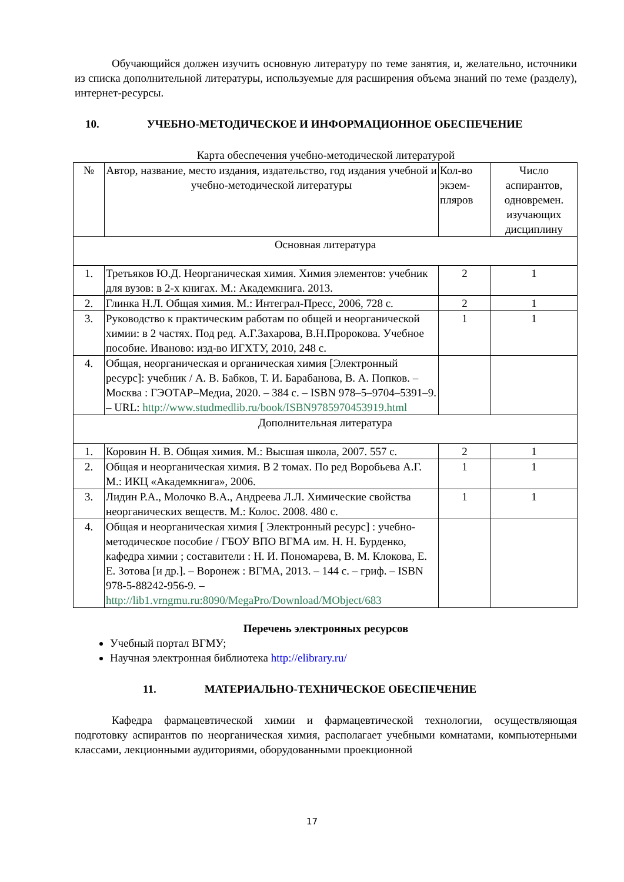Обучающийся должен изучить основную литературу по теме занятия, и, желательно, источники из списка дополнительной литературы, используемые для расширения объема знаний по теме (разделу), интернет-ресурсы.
10. УЧЕБНО-МЕТОДИЧЕСКОЕ И ИНФОРМАЦИОННОЕ ОБЕСПЕЧЕНИЕ
Карта обеспечения учебно-методической литературой
| № | Автор, название, место издания, издательство, год издания учебной и учебно-методической литературы | Кол-во экзем-пляров | Число аспирантов, одновремен. изучающих дисциплину |
| --- | --- | --- | --- |
| Основная литература | | | |
| 1. | Третьяков Ю.Д. Неорганическая химия. Химия элементов: учебник для вузов: в 2-х книгах. М.: Академкнига. 2013. | 2 | 1 |
| 2. | Глинка Н.Л. Общая химия. М.: Интеграл-Пресс, 2006, 728 с. | 2 | 1 |
| 3. | Руководство к практическим работам по общей и неорганической химии: в 2 частях. Под ред. А.Г.Захарова, В.Н.Пророкова. Учебное пособие. Иваново: изд-во ИГХТУ, 2010, 248 с. | 1 | 1 |
| 4. | Общая, неорганическая и органическая химия [Электронный ресурс]: учебник / А. В. Бабков, Т. И. Барабанова, В. А. Попков. – Москва : ГЭОТАР–Медиа, 2020. – 384 с. – ISBN 978–5–9704–5391–9. – URL: http://www.studmedlib.ru/book/ISBN9785970453919.html | | |
| Дополнительная литература | | | |
| 1. | Коровин Н. В. Общая химия. М.: Высшая школа, 2007. 557 с. | 2 | 1 |
| 2. | Общая и неорганическая химия. В 2 томах. По ред Воробьева А.Г. М.: ИКЦ «Академкнига», 2006. | 1 | 1 |
| 3. | Лидин Р.А., Молочко В.А., Андреева Л.Л. Химические свойства неорганических веществ. М.: Колос. 2008. 480 с. | 1 | 1 |
| 4. | Общая и неорганическая химия [ Электронный ресурс] : учебно-методическое пособие / ГБОУ ВПО ВГМА им. Н. Н. Бурденко, кафедра химии ; составители : Н. И. Пономарева, В. М. Клокова, Е. Е. Зотова [и др.]. – Воронеж : ВГМА, 2013. – 144 с. – гриф. – ISBN 978-5-88242-956-9. – http://lib1.vrngmu.ru:8090/MegaPro/Download/MObject/683 | | |
Перечень электронных ресурсов
Учебный портал ВГМУ;
Научная электронная библиотека http://elibrary.ru/
11. МАТЕРИАЛЬНО-ТЕХНИЧЕСКОЕ ОБЕСПЕЧЕНИЕ
Кафедра фармацевтической химии и фармацевтической технологии, осуществляющая подготовку аспирантов по неорганическая химия, располагает учебными комнатами, компьютерными классами, лекционными аудиториями, оборудованными проекционной
17